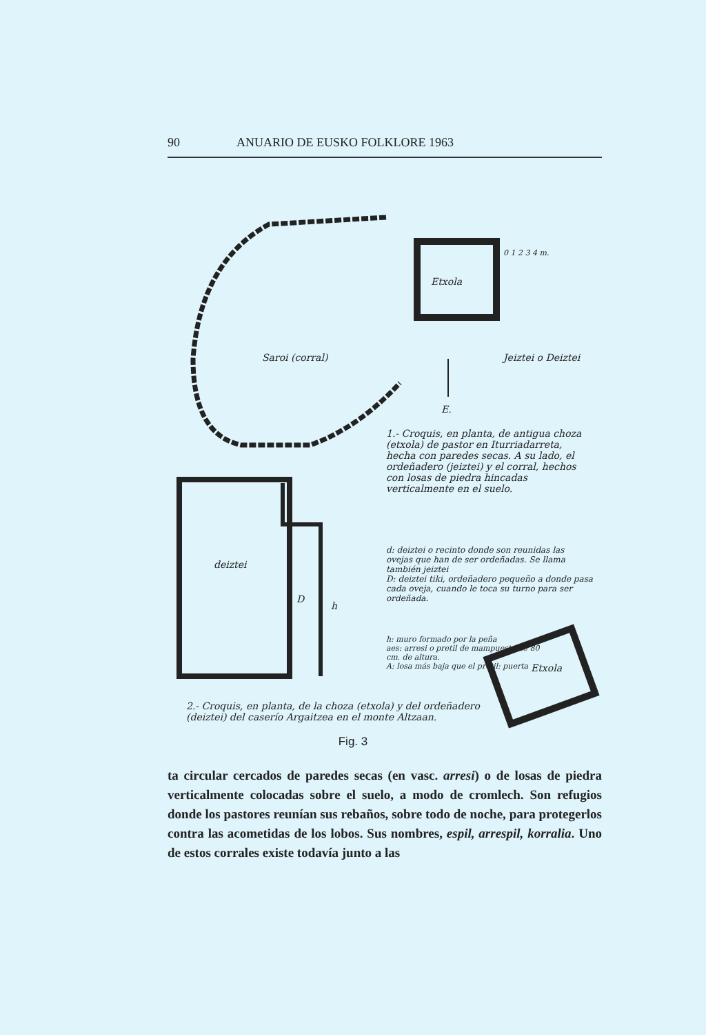90 ANUARIO DE EUSKO FOLKLORE 1963
Etxola
Saroi (corral) Jeiztei o Deiztei
0 1 2 3 4 m.
E.
1.- Croquis, en planta, de antigua choza (etxola) de pastor en Iturriadarreta, hecha con paredes secas. A su lado, el ordeñadero (jeiztei) y el corral, hechos con losas de piedra hincadas verticalmente en el suelo.
deiztei
D
h
d: deiztei o recinto donde son reunidas las ovejas que han de ser ordeñadas. Se llama también jeiztei
D: deiztei tiki, ordeñadero pequeño a donde pasa cada oveja, cuando le toca su turno para ser ordeñada.
h: muro formado por la peña
aes: arresi o pretil de mampuesto de 80 cm. de altura.
A: losa más baja que el pretil: puerta
Etxola
2.- Croquis, en planta, de la choza (etxola) y del ordeñadero (deiztei) del caserío Argaitzea en el monte Altzaan.
Fig. 3
ta circular cercados de paredes secas (en vasc. arresi) o de losas de piedra verticalmente colocadas sobre el suelo, a modo de cromlech. Son refugios donde los pastores reunían sus rebaños, sobre todo de noche, para protegerlos contra las acometidas de los lobos. Sus nombres, espil, arrespil, korralia. Uno de estos corrales existe todavía junto a las